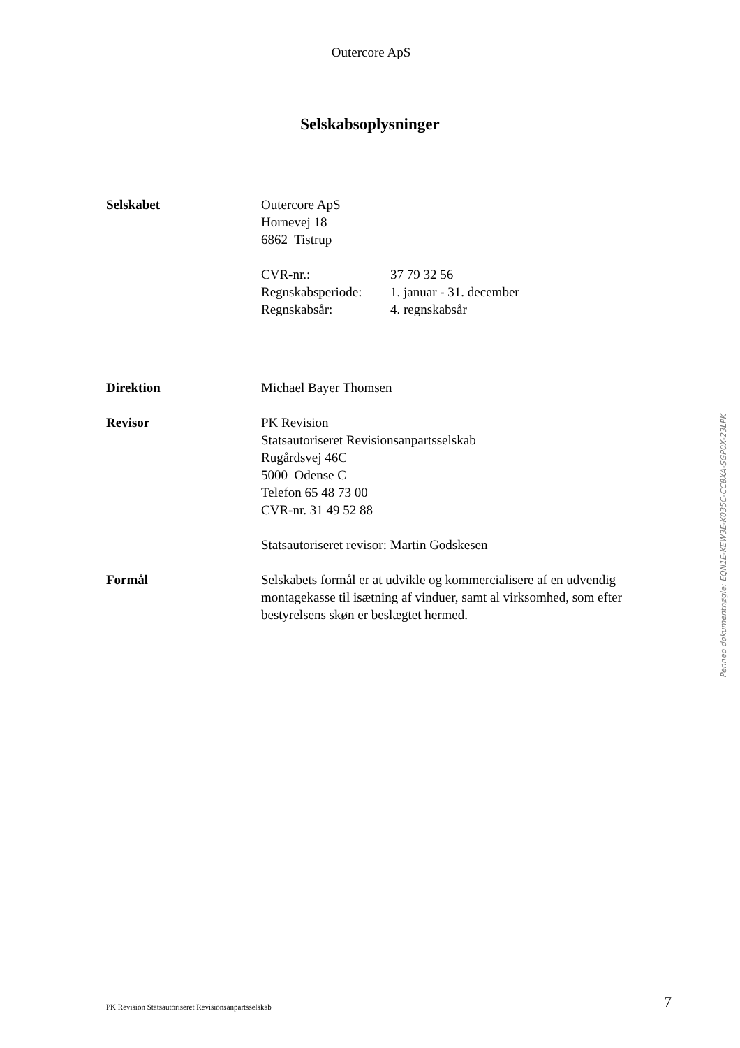Outercore ApS
Selskabsoplysninger
Selskabet Outercore ApS
Hornevej 18
6862 Tistrup
| CVR-nr.: | 37 79 32 56 |
| Regnskabsperiode: | 1. januar - 31. december |
| Regnskabsår: | 4. regnskabsår |
Direktion Michael Bayer Thomsen
Revisor PK Revision
Statsautoriseret Revisionsanpartsselskab
Rugårdsvej 46C
5000 Odense C
Telefon 65 48 73 00
CVR-nr. 31 49 52 88
Statsautoriseret revisor: Martin Godskesen
Formål Selskabets formål er at udvikle og kommercialisere af en udvendig montagekasse til isætning af vinduer, samt al virksomhed, som efter bestyrelsens skøn er beslægtet hermed.
Penneo dokumentnøgle: EQN1E-KEW3E-K035C-CC8XA-SGP0X-23LPK
PK Revision Statsautoriseret Revisionsanpartsselskab 7